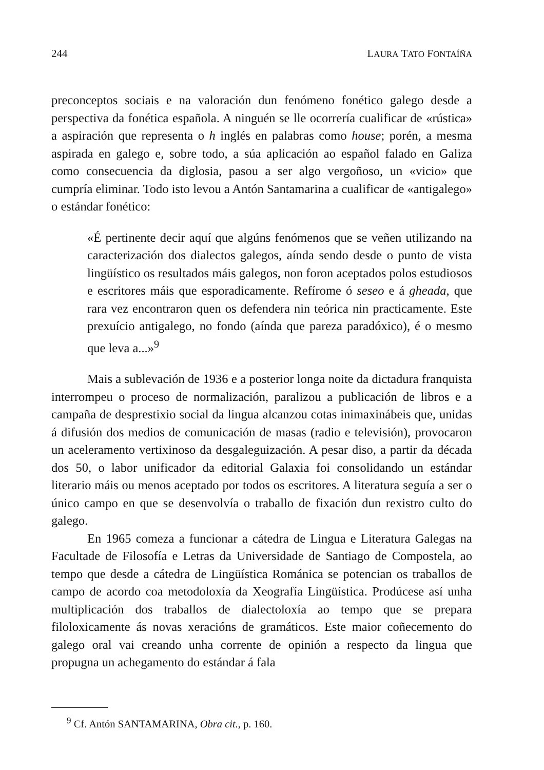244 LAURA TATO FONTAÍÑA
preconceptos sociais e na valoración dun fenómeno fonético galego desde a perspectiva da fonética española. A ninguén se lle ocorrería cualificar de «rústica» a aspiración que representa o h inglés en palabras como house; porén, a mesma aspirada en galego e, sobre todo, a súa aplicación ao español falado en Galiza como consecuencia da diglosia, pasou a ser algo vergoñoso, un «vicio» que cumpría eliminar. Todo isto levou a Antón Santamarina a cualificar de «antigalego» o estándar fonético:
«É pertinente decir aquí que algúns fenómenos que se veñen utilizando na caracterización dos dialectos galegos, aínda sendo desde o punto de vista lingüístico os resultados máis galegos, non foron aceptados polos estudiosos e escritores máis que esporadicamente. Refírome ó seseo e á gheada, que rara vez encontraron quen os defendera nin teórica nin practicamente. Este prexuício antigalego, no fondo (aínda que pareza paradóxico), é o mesmo que leva a...»<sup>9</sup>
Mais a sublevación de 1936 e a posterior longa noite da dictadura franquista interrompeu o proceso de normalización, paralizou a publicación de libros e a campaña de desprestixio social da lingua alcanzou cotas inimaxinábeis que, unidas á difusión dos medios de comunicación de masas (radio e televisión), provocaron un aceleramento vertixinoso da desgaleguización. A pesar diso, a partir da década dos 50, o labor unificador da editorial Galaxia foi consolidando un estándar literario máis ou menos aceptado por todos os escritores. A literatura seguía a ser o único campo en que se desenvolvía o traballo de fixación dun rexistro culto do galego.
En 1965 comeza a funcionar a cátedra de Lingua e Literatura Galegas na Facultade de Filosofía e Letras da Universidade de Santiago de Compostela, ao tempo que desde a cátedra de Lingüística Románica se potencian os traballos de campo de acordo coa metodoloxía da Xeografía Lingüística. Prodúcese así unha multiplicación dos traballos de dialectoloxía ao tempo que se prepara filoloxicamente ás novas xeracións de gramáticos. Este maior coñecemento do galego oral vai creando unha corrente de opinión a respecto da lingua que propugna un achegamento do estándar á fala
<sup>9</sup> Cf. Antón SANTAMARINA, Obra cit., p. 160.